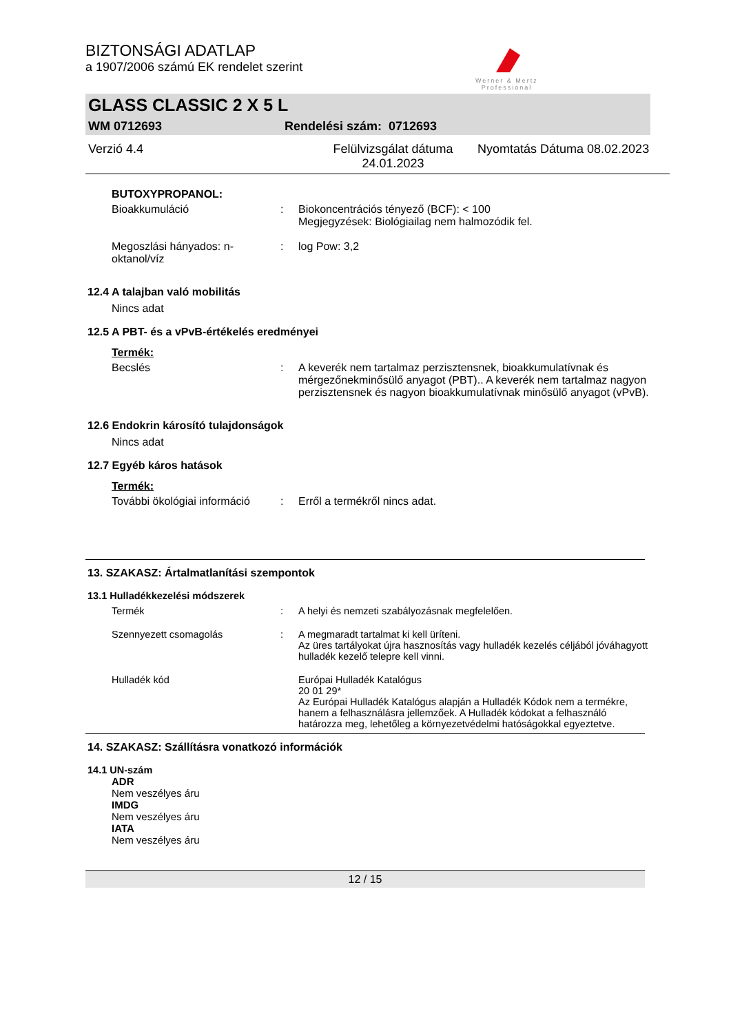BIZTONSÁGI ADATLAP
a 1907/2006 számú EK rendelet szerint
Werner & Mertz
Professional
GLASS CLASSIC 2 X 5 L
WM 0712693 Rendelési szám: 0712693
Verzió 4.4 Felülvizsgálat dátuma 24.01.2023 Nyomtatás Dátuma 08.02.2023
BUTOXYPROPANOL:
Bioakkumuláció: Biokoncentrációs tényező (BCF): < 100
Megjegyzések: Biológiailag nem halmozódik fel.
Megoszlási hányados: n-oktanol/víz: log Pow: 3,2
12.4 A talajban való mobilitás
Nincs adat
12.5 A PBT- és a vPvB-értékelés eredményei
Termék:
Becslés: A keverék nem tartalmaz perzisztensnek, bioakkumulatívnak és mérgezőnekminősülő anyagot (PBT).. A keverék nem tartalmaz nagyon perzisztensnek és nagyon bioakkumulatívnak minősülő anyagot (vPvB).
12.6 Endokrin károsító tulajdonságok
Nincs adat
12.7 Egyéb káros hatások
Termék:
További ökológiai információ: Erről a termékről nincs adat.
13. SZAKASZ: Ártalmatlanítási szempontok
13.1 Hulladékkezelési módszerek
Termék: A helyi és nemzeti szabályozásnak megfelelően.
Szennyezett csomagolás: A megmaradt tartalmat ki kell üríteni.
Az üres tartályokat újra hasznosítás vagy hulladék kezelés céljából jóváhagyott hulladék kezelő telepre kell vinni.
Hulladék kód Európai Hulladék Katalógus
20 01 29*
Az Európai Hulladék Katalógus alapján a Hulladék Kódok nem a termékre, hanem a felhasználásra jellemzőek. A Hulladék kódokat a felhasználó határozza meg, lehetőleg a környezetvédelmi hatóságokkal egyeztetve.
14. SZAKASZ: Szállításra vonatkozó információk
14.1 UN-szám
ADR
Nem veszélyes áru
IMDG
Nem veszélyes áru
IATA
Nem veszélyes áru
12 / 15